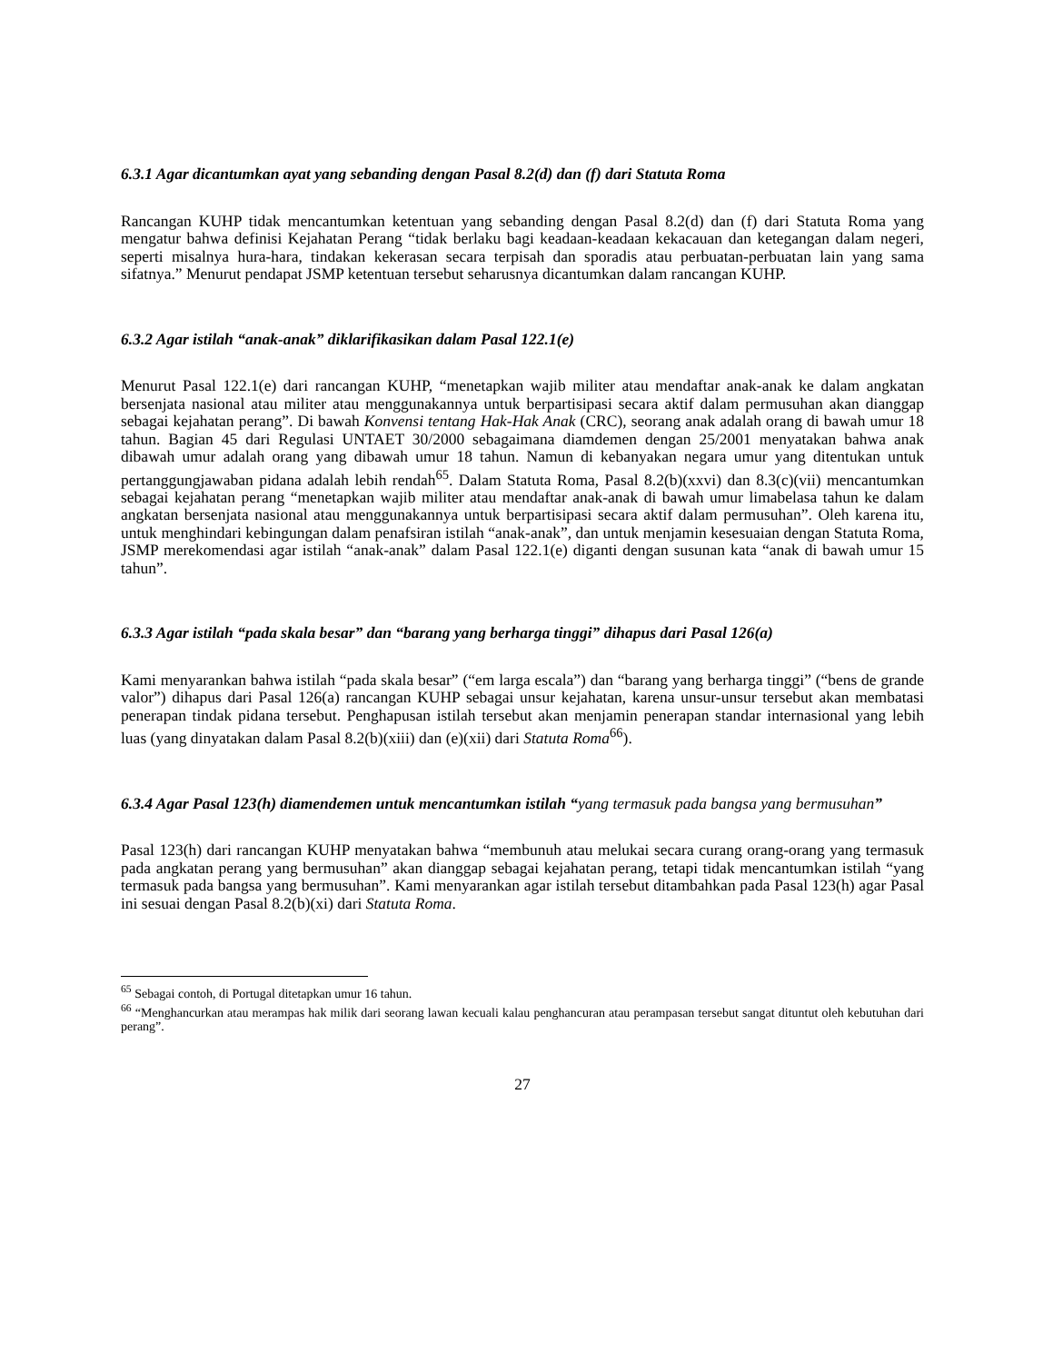6.3.1 Agar dicantumkan ayat yang sebanding dengan Pasal 8.2(d) dan (f) dari Statuta Roma
Rancangan KUHP tidak mencantumkan ketentuan yang sebanding dengan Pasal 8.2(d) dan (f) dari Statuta Roma yang mengatur bahwa definisi Kejahatan Perang “tidak berlaku bagi keadaan-keadaan kekacauan dan ketegangan dalam negeri, seperti misalnya hura-hara, tindakan kekerasan secara terpisah dan sporadis atau perbuatan-perbuatan lain yang sama sifatnya.” Menurut pendapat JSMP ketentuan tersebut seharusnya dicantumkan dalam rancangan KUHP.
6.3.2 Agar istilah “anak-anak” diklarifikasikan dalam Pasal 122.1(e)
Menurut Pasal 122.1(e) dari rancangan KUHP, “menetapkan wajib militer atau mendaftar anak-anak ke dalam angkatan bersenjata nasional atau militer atau menggunakannya untuk berpartisipasi secara aktif dalam permusuhan akan dianggap sebagai kejahatan perang”. Di bawah Konvensi tentang Hak-Hak Anak (CRC), seorang anak adalah orang di bawah umur 18 tahun. Bagian 45 dari Regulasi UNTAET 30/2000 sebagaimana diamdemen dengan 25/2001 menyatakan bahwa anak dibawah umur adalah orang yang dibawah umur 18 tahun. Namun di kebanyakan negara umur yang ditentukan untuk pertanggungjawaban pidana adalah lebih rendah<sup>65</sup>. Dalam Statuta Roma, Pasal 8.2(b)(xxvi) dan 8.3(c)(vii) mencantumkan sebagai kejahatan perang “menetapkan wajib militer atau mendaftar anak-anak di bawah umur limabelasa tahun ke dalam angkatan bersenjata nasional atau menggunakannya untuk berpartisipasi secara aktif dalam permusuhan”. Oleh karena itu, untuk menghindari kebingungan dalam penafsiran istilah “anak-anak”, dan untuk menjamin kesesuaian dengan Statuta Roma, JSMP merekomendasi agar istilah “anak-anak” dalam Pasal 122.1(e) diganti dengan susunan kata “anak di bawah umur 15 tahun”.
6.3.3 Agar istilah “pada skala besar” dan “barang yang berharga tinggi” dihapus dari Pasal 126(a)
Kami menyarankan bahwa istilah “pada skala besar” (“em larga escala”) dan “barang yang berharga tinggi” (“bens de grande valor”) dihapus dari Pasal 126(a) rancangan KUHP sebagai unsur kejahatan, karena unsur-unsur tersebut akan membatasi penerapan tindak pidana tersebut. Penghapusan istilah tersebut akan menjamin penerapan standar internasional yang lebih luas (yang dinyatakan dalam Pasal 8.2(b)(xiii) dan (e)(xii) dari Statuta Roma<sup>66</sup>).
6.3.4 Agar Pasal 123(h) diamendemen untuk mencantumkan istilah “yang termasuk pada bangsa yang bermusuhan”
Pasal 123(h) dari rancangan KUHP menyatakan bahwa “membunuh atau melukai secara curang orang-orang yang termasuk pada angkatan perang yang bermusuhan” akan dianggap sebagai kejahatan perang, tetapi tidak mencantumkan istilah “yang termasuk pada bangsa yang bermusuhan”. Kami menyarankan agar istilah tersebut ditambahkan pada Pasal 123(h) agar Pasal ini sesuai dengan Pasal 8.2(b)(xi) dari Statuta Roma.
<sup>65</sup> Sebagai contoh, di Portugal ditetapkan umur 16 tahun.
<sup>66</sup> “Menghancurkan atau merampas hak milik dari seorang lawan kecuali kalau penghancuran atau perampasan tersebut sangat dituntut oleh kebutuhan dari perang”.
27